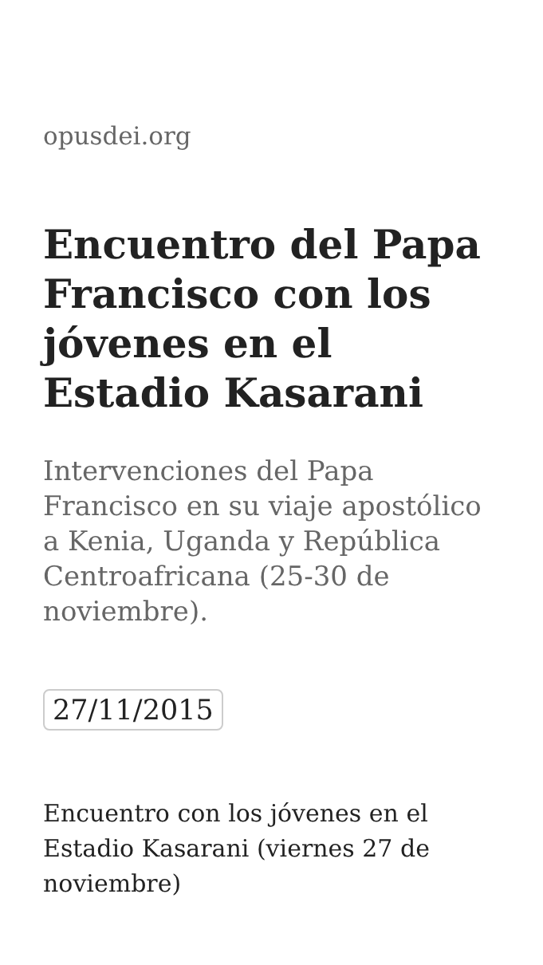opusdei.org
Encuentro del Papa Francisco con los jóvenes en el Estadio Kasarani
Intervenciones del Papa Francisco en su viaje apostólico a Kenia, Uganda y República Centroafricana (25-30 de noviembre).
27/11/2015
Encuentro con los jóvenes en el Estadio Kasarani (viernes 27 de noviembre)